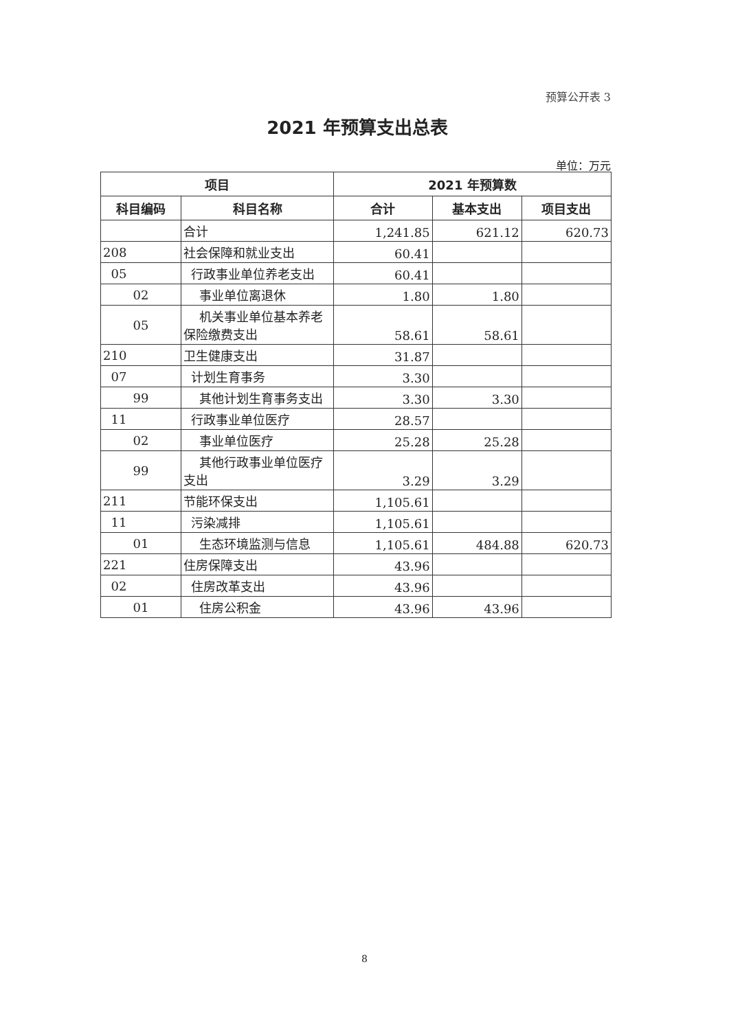预算公开表 3
2021 年预算支出总表
单位：万元
| 项目 | | 2021 年预算数 | | |
| --- | --- | --- | --- | --- |
| 科目编码 | 科目名称 | 合计 | 基本支出 | 项目支出 |
| | 合计 | 1,241.85 | 621.12 | 620.73 |
| 208 | 社会保障和就业支出 | 60.41 | | |
| 05 | 行政事业单位养老支出 | 60.41 | | |
| 02 | 事业单位离退休 | 1.80 | 1.80 | |
| 05 | 机关事业单位基本养老保险缴费支出 | 58.61 | 58.61 | |
| 210 | 卫生健康支出 | 31.87 | | |
| 07 | 计划生育事务 | 3.30 | | |
| 99 | 其他计划生育事务支出 | 3.30 | 3.30 | |
| 11 | 行政事业单位医疗 | 28.57 | | |
| 02 | 事业单位医疗 | 25.28 | 25.28 | |
| 99 | 其他行政事业单位医疗支出 | 3.29 | 3.29 | |
| 211 | 节能环保支出 | 1,105.61 | | |
| 11 | 污染减排 | 1,105.61 | | |
| 01 | 生态环境监测与信息 | 1,105.61 | 484.88 | 620.73 |
| 221 | 住房保障支出 | 43.96 | | |
| 02 | 住房改革支出 | 43.96 | | |
| 01 | 住房公积金 | 43.96 | 43.96 | |
8